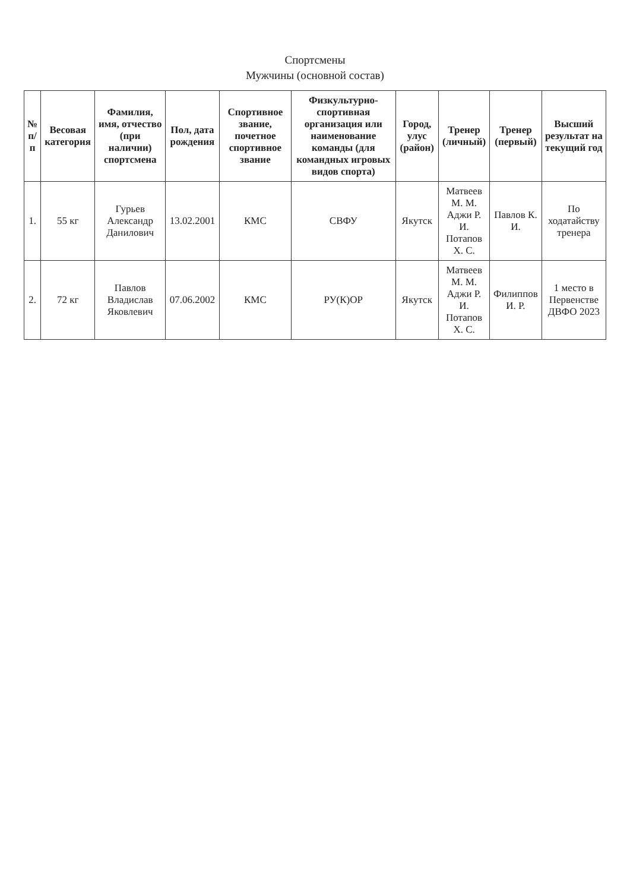Спортсмены
Мужчины (основной состав)
| № п/п | Весовая категория | Фамилия, имя, отчество (при наличии) спортсмена | Пол, дата рождения | Спортивное звание, почетное спортивное звание | Физкультурно-спортивная организация или наименование команды (для командных игровых видов спорта) | Город, улус (район) | Тренер (личный) | Тренер (первый) | Высший результат на текущий год |
| --- | --- | --- | --- | --- | --- | --- | --- | --- | --- |
| 1. | 55 кг | Гурьев Александр Данилович | 13.02.2001 | КМС | СВФУ | Якутск | Матвеев М. М. Аджи Р. И. Потапов Х. С. | Павлов К. И. | По ходатайству тренера |
| 2. | 72 кг | Павлов Владислав Яковлевич | 07.06.2002 | КМС | РУ(К)ОР | Якутск | Матвеев М. М. Аджи Р. И. Потапов Х. С. | Филиппов И. Р. | 1 место в Первенстве ДВФО 2023 |